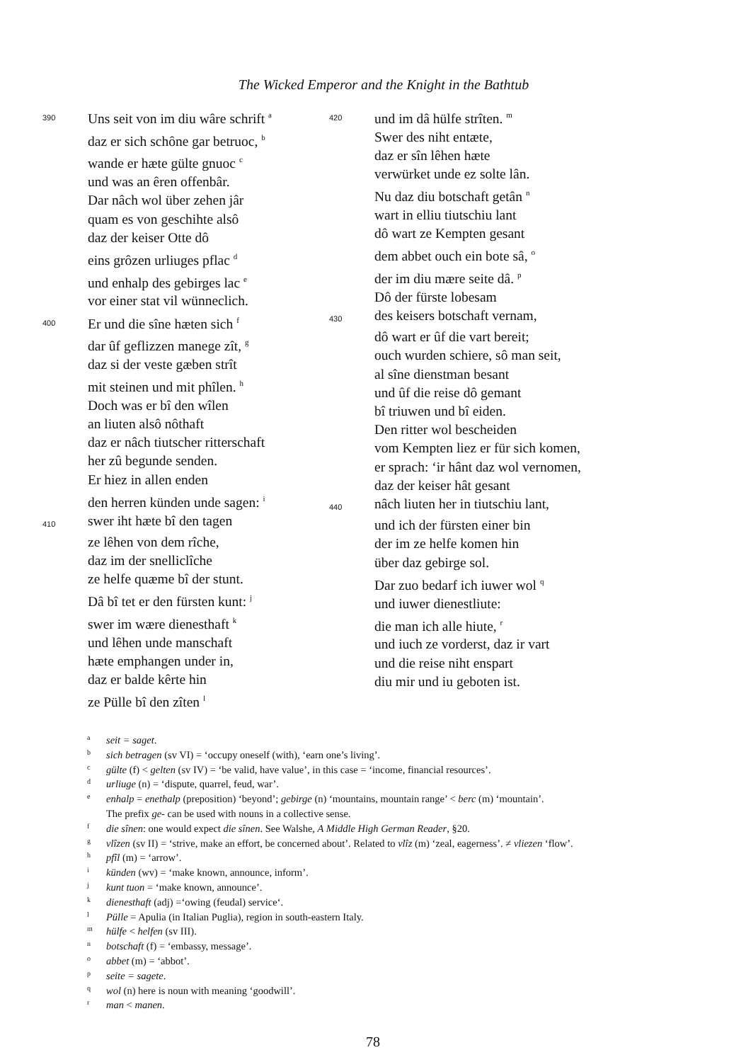The Wicked Emperor and the Knight in the Bathtub
390 Uns seit von im diu wâre schrift <sup>a</sup>
daz er sich schône gar betruoc, <sup>b</sup>
wande er hæte gülte gnuoc <sup>c</sup>
und was an êren offenbâr.
Dar nâch wol über zehen jâr
quam es von geschihte alsô
daz der keiser Otte dô
eins grôzen urliuges pflac <sup>d</sup>
und enhalp des gebirges lac <sup>e</sup>
vor einer stat vil wünneclich.
400 Er und die sîne hæten sich <sup>f</sup>
dar ûf geflizzen manege zît, <sup>g</sup>
daz si der veste gæben strît
mit steinen und mit phîlen. <sup>h</sup>
Doch was er bî den wîlen
an liuten alsô nôthaft
daz er nâch tiutscher ritterschaft
her zû begunde senden.
Er hiez in allen enden
den herren künden unde sagen: <sup>i</sup>
410 swer iht hæte bî den tagen
ze lêhen von dem rîche,
daz im der snelliclîche
ze helfe quæme bî der stunt.
Dâ bî tet er den fürsten kunt: <sup>j</sup>
swer im wære dienesthaft <sup>k</sup>
und lêhen unde manschaft
hæte emphangen under in,
daz er balde kêrte hin
ze Pülle bî den zîten <sup>l</sup>
420 und im dâ hülfe strîten. <sup>m</sup>
Swer des niht entæte,
daz er sîn lêhen hæte
verwürket unde ez solte lân.
Nu daz diu botschaft getân <sup>n</sup>
wart in elliu tiutschiu lant
dô wart ze Kempten gesant
dem abbet ouch ein bote sâ, <sup>o</sup>
der im diu mære seite dâ. <sup>p</sup>
Dô der fürste lobesam
430 des keisers botschaft vernam,
dô wart er ûf die vart bereit;
ouch wurden schiere, sô man seit,
al sîne dienstman besant
und ûf die reise dô gemant
bî triuwen und bî eiden.
Den ritter wol bescheiden
vom Kempten liez er für sich komen,
er sprach: ‘ir hânt daz wol vernomen,
daz der keiser hât gesant
440 nâch liuten her in tiutschiu lant,
und ich der fürsten einer bin
der im ze helfe komen hin
über daz gebirge sol.
Dar zuo bedarf ich iuwer wol <sup>q</sup>
und iuwer dienestliute:
die man ich alle hiute, <sup>r</sup>
und iuch ze vorderst, daz ir vart
und die reise niht enspart
diu mir und iu geboten ist.
aseit = saget.
bsich betragen (sv VI) = ‘occupy oneself (with), ‘earn one’s living’.
cgülte (f) < gelten (sv IV) = ‘be valid, have value’, in this case = ‘income, financial resources’.
durliuge (n) = ‘dispute, quarrel, feud, war’.
eenhalp = enethalp (preposition) ‘beyond’; gebirge (n) ‘mountains, mountain range’ < berc (m) ‘mountain’.
The prefix ge- can be used with nouns in a collective sense.
fdie sînen: one would expect die sînen. See Walshe, A Middle High German Reader, §20.
gvlîzen (sv II) = ‘strive, make an effort, be concerned about’. Related to vlîz (m) ‘zeal, eagerness’. ≠ vliezen ‘flow’.
hpfîl (m) = ‘arrow’.
ikünden (wv) = ‘make known, announce, inform’.
jkunt tuon = ‘make known, announce’.
kdienesthaft (adj) =‘owing (feudal) service‘.
l Pülle = Apulia (in Italian Puglia), region in south-eastern Italy.
mhülfe < helfen (sv III).
nbotschaft (f) = ‘embassy, message’.
oabbet (m) = ‘abbot’.
pseite = sagete.
qwol (n) here is noun with meaning ‘goodwill’.
rman < manen.
78